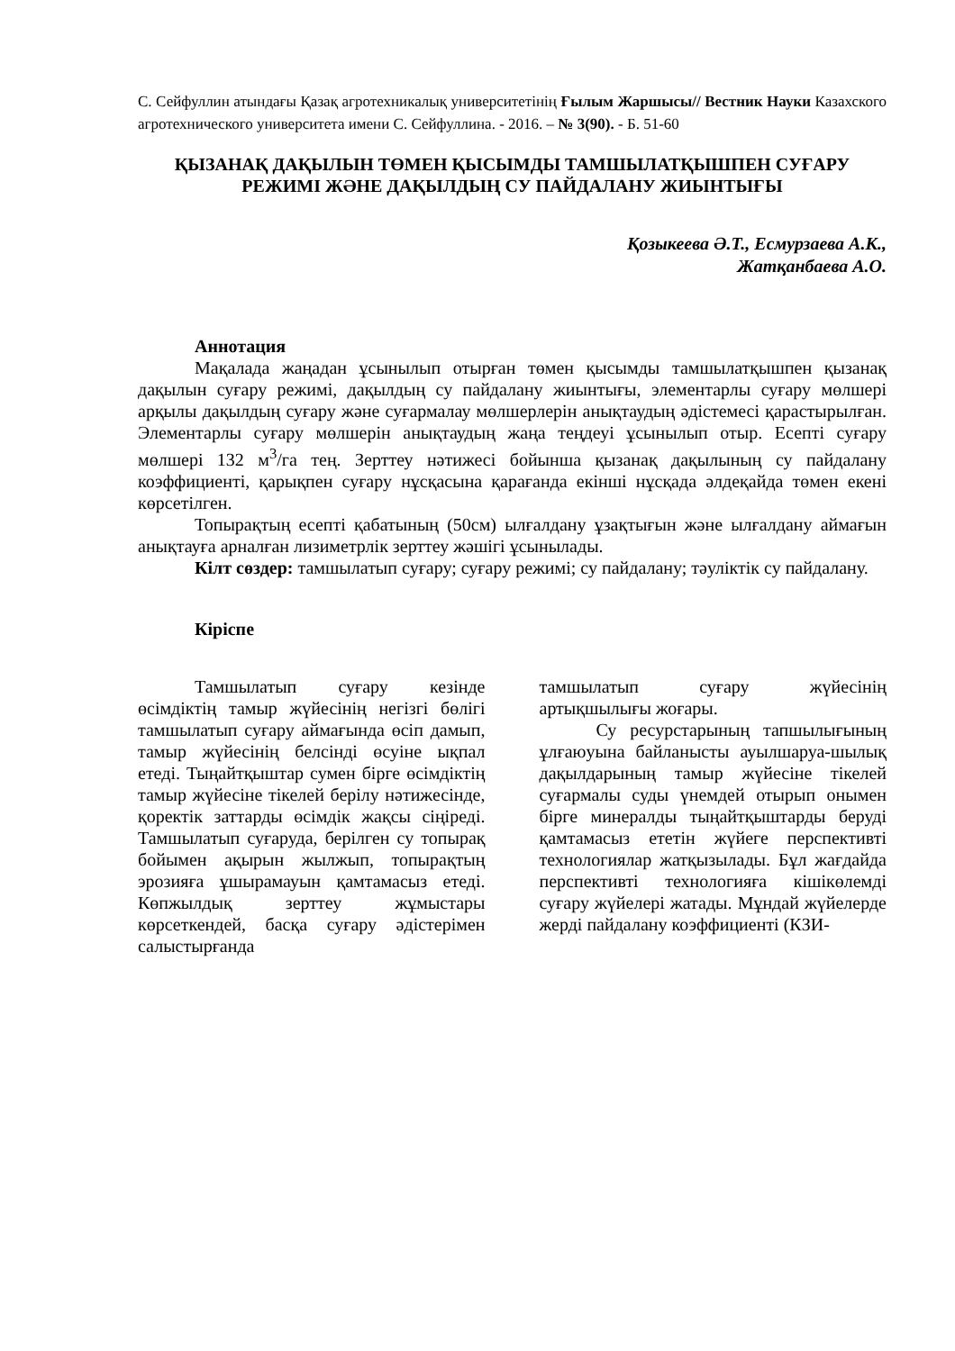С. Сейфуллин атындағы Қазақ агротехникалық университетінің Ғылым Жаршысы// Вестник Науки Казахского агротехнического университета имени С. Сейфуллина. - 2016. – № 3(90). - Б. 51-60
ҚЫЗАНАҚ ДАҚЫЛЫН ТӨМЕН ҚЫСЫМДЫ ТАМШЫЛАТҚЫШПЕН СУҒАРУ РЕЖИМІ ЖӘНЕ ДАҚЫЛДЫҢ СУ ПАЙДАЛАНУ ЖИЫНТЫҒЫ
Қозыкеева Ә.Т., Есмурзаева А.К.,
Жатқанбаева А.О.
Аннотация
Мақалада жаңадан ұсынылып отырған төмен қысымды тамшылатқышпен қызанақ дақылын суғару режимі, дақылдың су пайдалану жиынтығы, элементарлы суғару мөлшері арқылы дақылдың суғару және суғармалау мөлшерлерін анықтаудың әдістемесі қарастырылған. Элементарлы суғару мөлшерін анықтаудың жаңа теңдеуі ұсынылып отыр. Есепті суғару мөлшері 132 м<sup>3</sup>/га тең. Зерттеу нәтижесі бойынша қызанақ дақылының су пайдалану коэффициенті, қарықпен суғару нұсқасына қарағанда екінші нұсқада әлдеқайда төмен екені көрсетілген.
Топырақтың есепті қабатының (50см) ылғалдану ұзақтығын және ылғалдану аймағын анықтауға арналған лизиметрлік зерттеу жәшігі ұсынылады.
Кілт сөздер: тамшылатып суғару; суғару режимі; су пайдалану; тәуліктік су пайдалану.
Кіріспе
Тамшылатып суғару кезінде өсімдіктің тамыр жүйесінің негізгі бөлігі тамшылатып суғару аймағында өсіп дамып, тамыр жүйесінің белсінді өсуіне ықпал етеді. Тыңайтқыштар сумен бірге өсімдіктің тамыр жүйесіне тікелей берілу нәтижесінде, қоректік заттарды өсімдік жақсы сіңіреді. Тамшылатып суғаруда, берілген су топырақ бойымен ақырын жылжып, топырақтың эрозияға ұшырамауын қамтамасыз етеді. Көпжылдық зерттеу жұмыстары көрсеткендей, басқа суғару әдістерімен салыстырғанда
тамшылатып суғару жүйесінің артықшылығы жоғары.
Су ресурстарының тапшылығының ұлғаюуына байланысты ауылшаруа-шылық дақылдарының тамыр жүйесіне тікелей суғармалы суды үнемдей отырып онымен бірге минералды тыңайтқыштарды беруді қамтамасыз ететін жүйеге перспективті технологиялар жатқызылады. Бұл жағдайда перспективті технологияға кішікөлемді суғару жүйелері жатады. Мұндай жүйелерде жерді пайдалану коэффициенті (КЗИ-